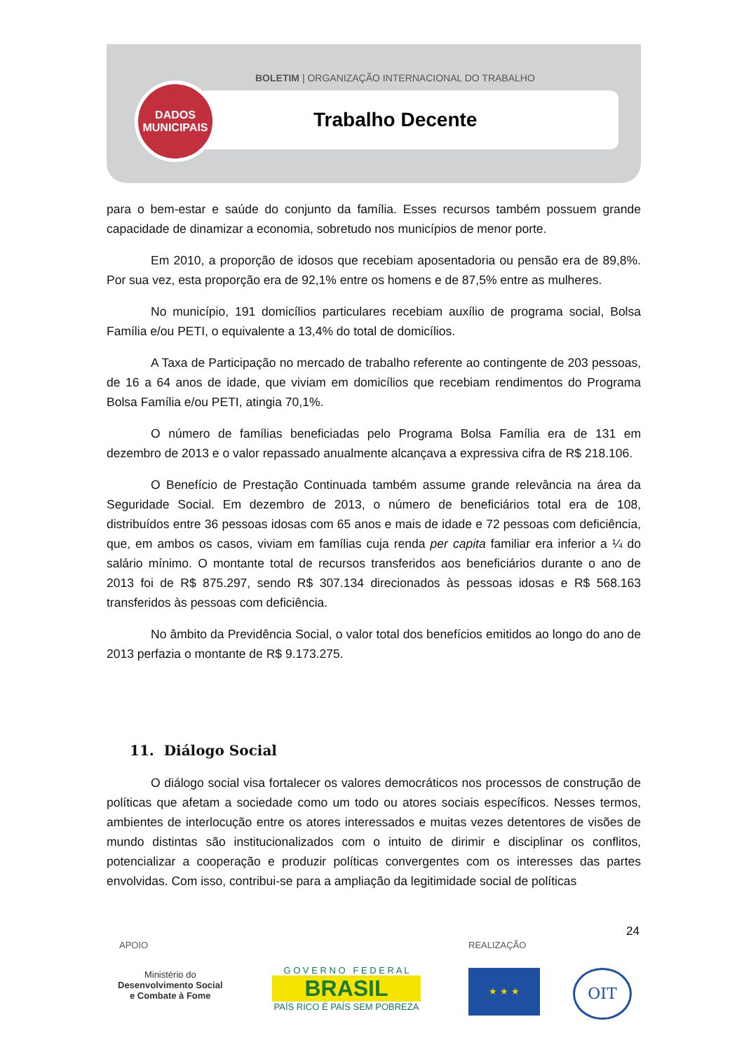BOLETIM | ORGANIZAÇÃO INTERNACIONAL DO TRABALHO
Trabalho Decente
DADOS
MUNICIPAIS
para o bem-estar e saúde do conjunto da família. Esses recursos também possuem grande capacidade de dinamizar a economia, sobretudo nos municípios de menor porte.
Em 2010, a proporção de idosos que recebiam aposentadoria ou pensão era de 89,8%. Por sua vez, esta proporção era de 92,1% entre os homens e de 87,5% entre as mulheres.
No município, 191 domicílios particulares recebiam auxílio de programa social, Bolsa Família e/ou PETI, o equivalente a 13,4% do total de domicílios.
A Taxa de Participação no mercado de trabalho referente ao contingente de 203 pessoas, de 16 a 64 anos de idade, que viviam em domicílios que recebiam rendimentos do Programa Bolsa Família e/ou PETI, atingia 70,1%.
O número de famílias beneficiadas pelo Programa Bolsa Família era de 131 em dezembro de 2013 e o valor repassado anualmente alcançava a expressiva cifra de R$ 218.106.
O Benefício de Prestação Continuada também assume grande relevância na área da Seguridade Social. Em dezembro de 2013, o número de beneficiários total era de 108, distribuídos entre 36 pessoas idosas com 65 anos e mais de idade e 72 pessoas com deficiência, que, em ambos os casos, viviam em famílias cuja renda per capita familiar era inferior a ¼ do salário mínimo. O montante total de recursos transferidos aos beneficiários durante o ano de 2013 foi de R$ 875.297, sendo R$ 307.134 direcionados às pessoas idosas e R$ 568.163 transferidos às pessoas com deficiência.
No âmbito da Previdência Social, o valor total dos benefícios emitidos ao longo do ano de 2013 perfazia o montante de R$ 9.173.275.
11. Diálogo Social
O diálogo social visa fortalecer os valores democráticos nos processos de construção de políticas que afetam a sociedade como um todo ou atores sociais específicos. Nesses termos, ambientes de interlocução entre os atores interessados e muitas vezes detentores de visões de mundo distintas são institucionalizados com o intuito de dirimir e disciplinar os conflitos, potencializar a cooperação e produzir políticas convergentes com os interesses das partes envolvidas. Com isso, contribui-se para a ampliação da legitimidade social de políticas
24
APOIO REALIZAÇÃO
Ministério do
Desenvolvimento Social
e Combate à Fome
G O V E R N O F E D E R A L
BRASIL
PAÍS RICO É PAÍS SEM POBREZA
★ ★ ★ OIT